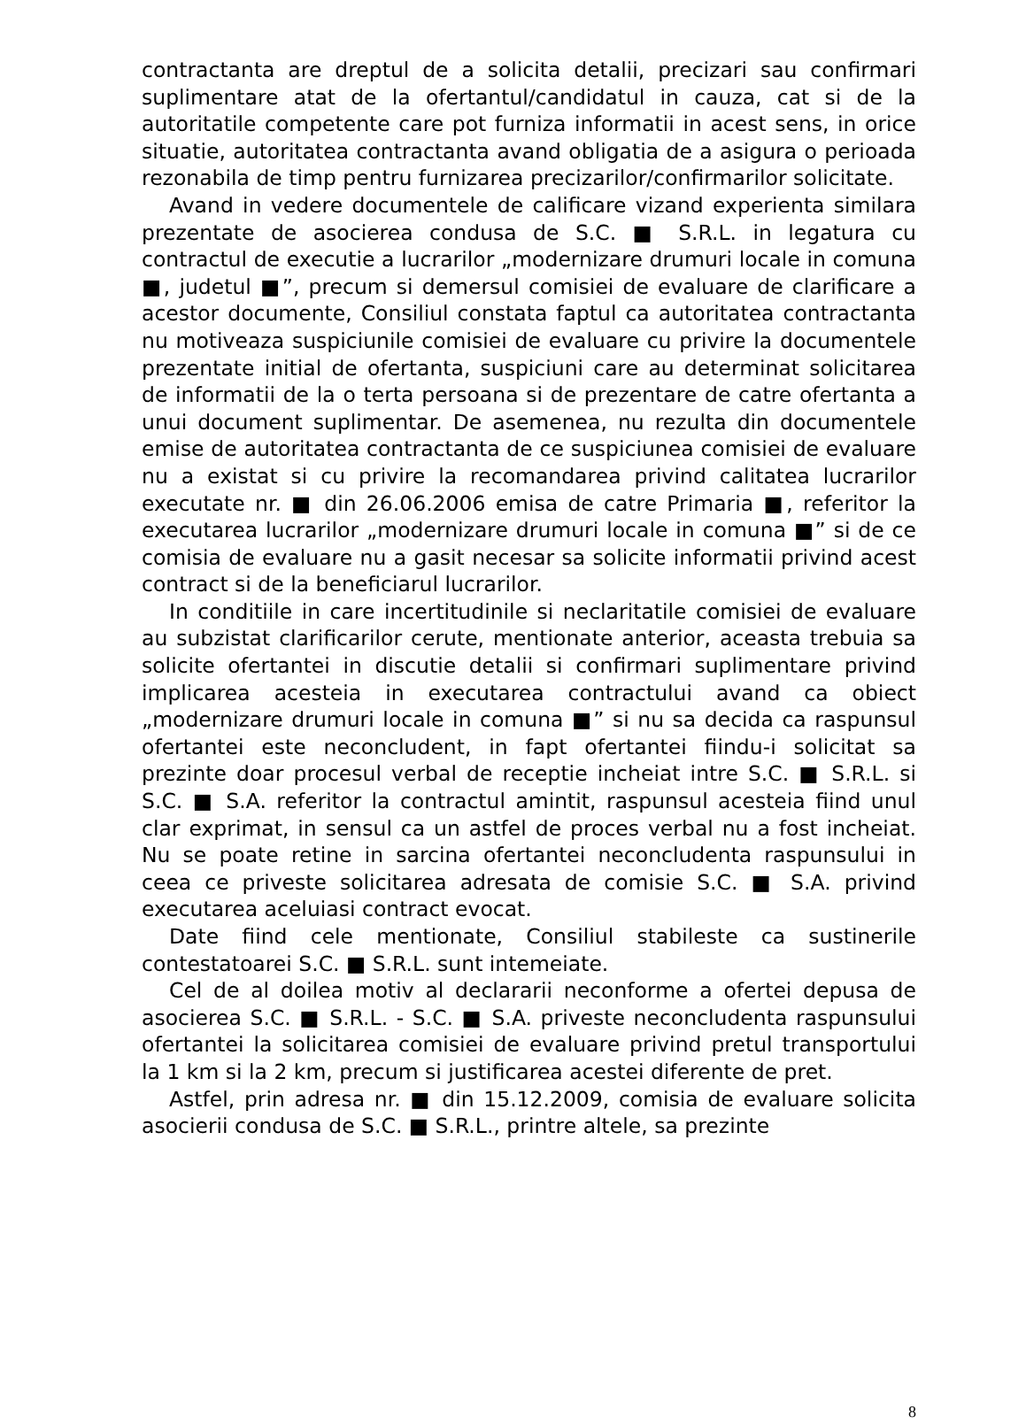contractanta are dreptul de a solicita detalii, precizari sau confirmari suplimentare atat de la ofertantul/candidatul in cauza, cat si de la autoritatile competente care pot furniza informatii in acest sens, in orice situatie, autoritatea contractanta avand obligatia de a asigura o perioada rezonabila de timp pentru furnizarea precizarilor/confirmarilor solicitate.
Avand in vedere documentele de calificare vizand experienta similara prezentate de asocierea condusa de S.C. ■ S.R.L. in legatura cu contractul de executie a lucrarilor „modernizare drumuri locale in comuna ■, judetul ■”, precum si demersul comisiei de evaluare de clarificare a acestor documente, Consiliul constata faptul ca autoritatea contractanta nu motiveaza suspiciunile comisiei de evaluare cu privire la documentele prezentate initial de ofertanta, suspiciuni care au determinat solicitarea de informatii de la o terta persoana si de prezentare de catre ofertanta a unui document suplimentar. De asemenea, nu rezulta din documentele emise de autoritatea contractanta de ce suspiciunea comisiei de evaluare nu a existat si cu privire la recomandarea privind calitatea lucrarilor executate nr. ■ din 26.06.2006 emisa de catre Primaria ■, referitor la executarea lucrarilor „modernizare drumuri locale in comuna ■” si de ce comisia de evaluare nu a gasit necesar sa solicite informatii privind acest contract si de la beneficiarul lucrarilor.
In conditiile in care incertitudinile si neclaritatile comisiei de evaluare au subzistat clarificarilor cerute, mentionate anterior, aceasta trebuia sa solicite ofertantei in discutie detalii si confirmari suplimentare privind implicarea acesteia in executarea contractului avand ca obiect „modernizare drumuri locale in comuna ■” si nu sa decida ca raspunsul ofertantei este neconcludent, in fapt ofertantei fiindu-i solicitat sa prezinte doar procesul verbal de receptie incheiat intre S.C. ■ S.R.L. si S.C. ■ S.A. referitor la contractul amintit, raspunsul acesteia fiind unul clar exprimat, in sensul ca un astfel de proces verbal nu a fost incheiat. Nu se poate retine in sarcina ofertantei neconcludenta raspunsului in ceea ce priveste solicitarea adresata de comisie S.C. ■ S.A. privind executarea aceluiasi contract evocat.
Date fiind cele mentionate, Consiliul stabileste ca sustinerile contestatoarei S.C. ■ S.R.L. sunt intemeiate.
Cel de al doilea motiv al declararii neconforme a ofertei depusa de asocierea S.C. ■ S.R.L. - S.C. ■ S.A. priveste neconcludenta raspunsului ofertantei la solicitarea comisiei de evaluare privind pretul transportului la 1 km si la 2 km, precum si justificarea acestei diferente de pret.
Astfel, prin adresa nr. ■ din 15.12.2009, comisia de evaluare solicita asocierii condusa de S.C. ■ S.R.L., printre altele, sa prezinte
8